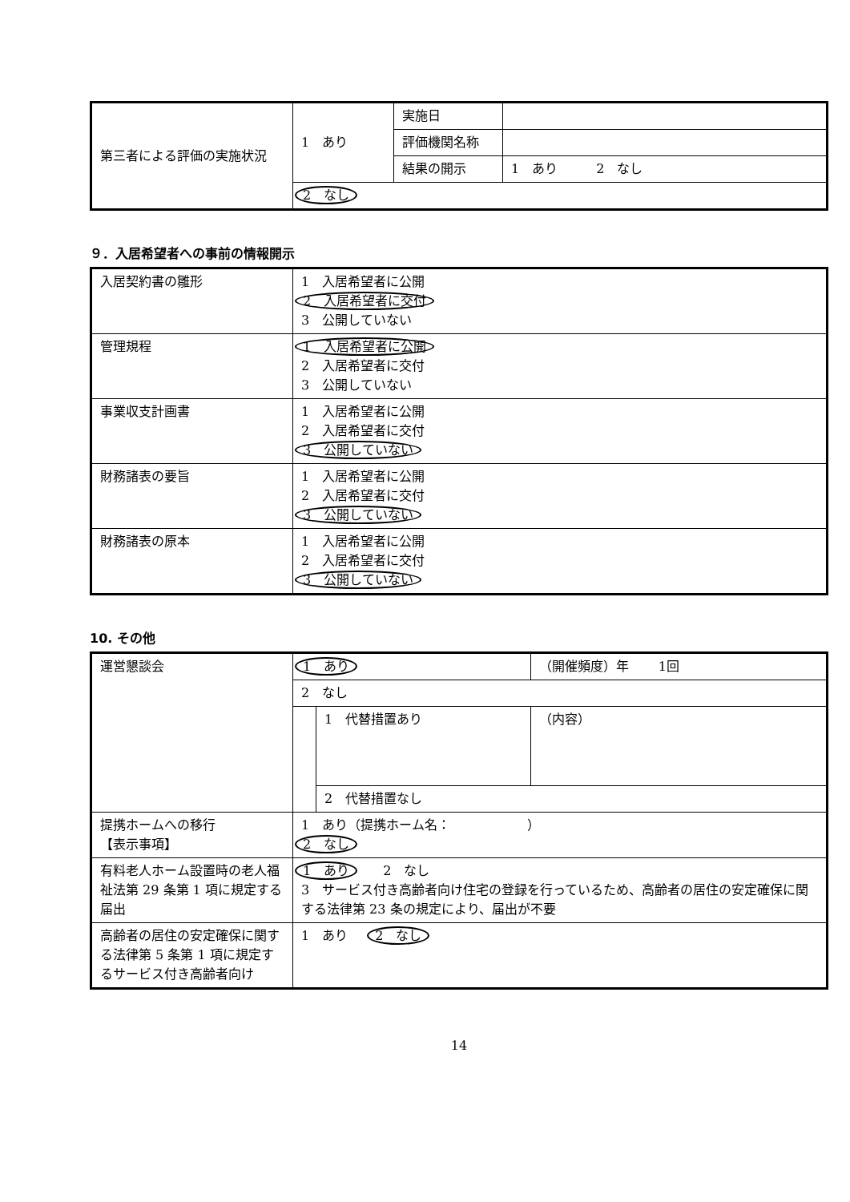| 第三者による評価の実施状況 | 1 あり | 実施日 | |
| | | 評価機関名称 | |
| | | 結果の開示 | 1 あり 2 なし |
| | 2 なし | | |
９．入居希望者への事前の情報開示
| 入居契約書の雛形 | 1 入居希望者に公開 2 入居希望者に交付 3 公開していない |
| 管理規程 | 1 入居希望者に公開 2 入居希望者に交付 3 公開していない |
| 事業収支計画書 | 1 入居希望者に公開 2 入居希望者に交付 3 公開していない |
| 財務諸表の要旨 | 1 入居希望者に公開 2 入居希望者に交付 3 公開していない |
| 財務諸表の原本 | 1 入居希望者に公開 2 入居希望者に交付 3 公開していない |
10. その他
| 運営懇談会 | 1 あり | | （開催頻度）年 1回 | |
| | 2 なし | | | |
| | | 1 代替措置あり | | （内容） |
| | | 2 代替措置なし | | |
| 提携ホームへの移行 【表示事項】 | 1 あり（提携ホーム名： ） 2 なし | | | |
| 有料老人ホーム設置時の老人福祉法第 29 条第 1 項に規定する届出 | 1 あり 2 なし 3 サービス付き高齢者向け住宅の登録を行っているため、高齢者の居住の安定確保に関する法律第 23 条の規定により、届出が不要 | | | |
| 高齢者の居住の安定確保に関する法律第 5 条第 1 項に規定するサービス付き高齢者向け | 1 あり 2 なし | | | |
14